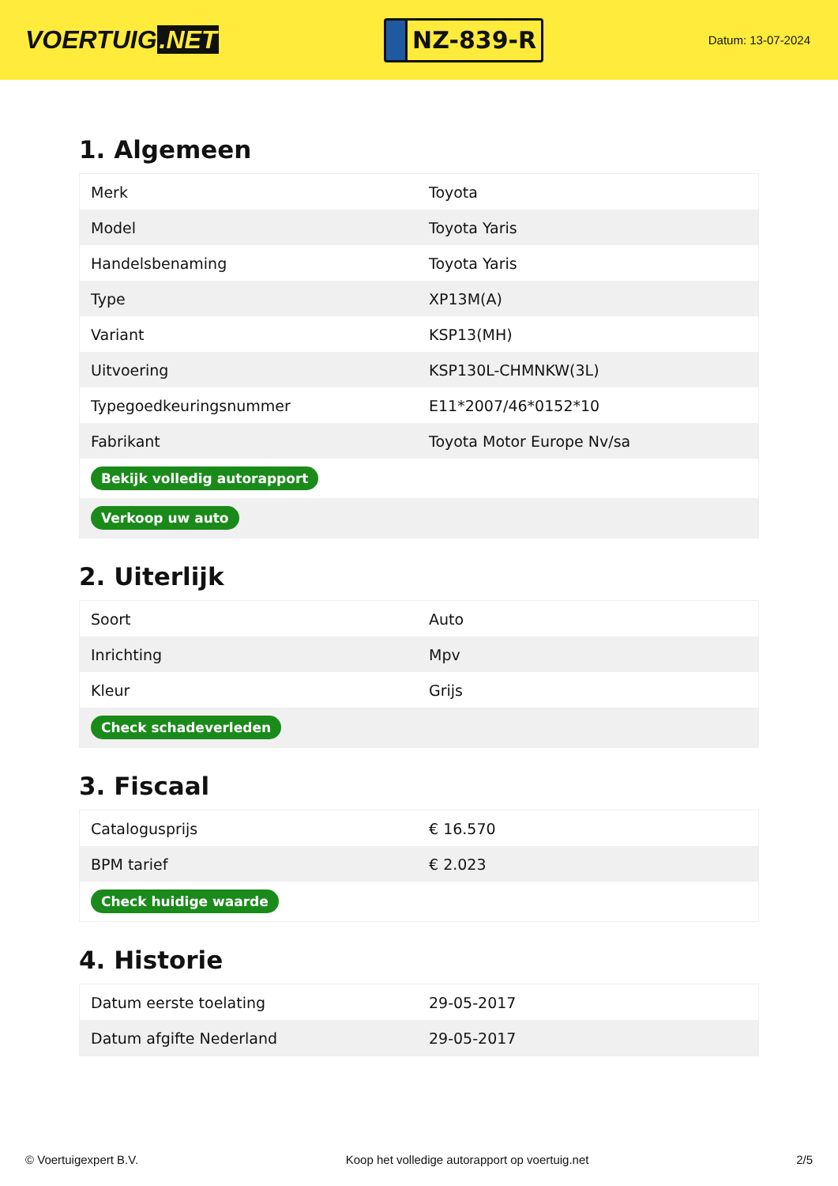VOERTUIG.NET
NZ-839-R
Datum: 13-07-2024
1. Algemeen
| Merk | Toyota |
| Model | Toyota Yaris |
| Handelsbenaming | Toyota Yaris |
| Type | XP13M(A) |
| Variant | KSP13(MH) |
| Uitvoering | KSP130L-CHMNKW(3L) |
| Typegoedkeuringsnummer | E11*2007/46*0152*10 |
| Fabrikant | Toyota Motor Europe Nv/sa |
| Bekijk volledig autorapport | |
| Verkoop uw auto | |
2. Uiterlijk
| Soort | Auto |
| Inrichting | Mpv |
| Kleur | Grijs |
| Check schadeverleden | |
3. Fiscaal
| Catalogusprijs | € 16.570 |
| BPM tarief | € 2.023 |
| Check huidige waarde | |
4. Historie
| Datum eerste toelating | 29-05-2017 |
| Datum afgifte Nederland | 29-05-2017 |
© Voertuigexpert B.V. Koop het volledige autorapport op voertuig.net 2/5